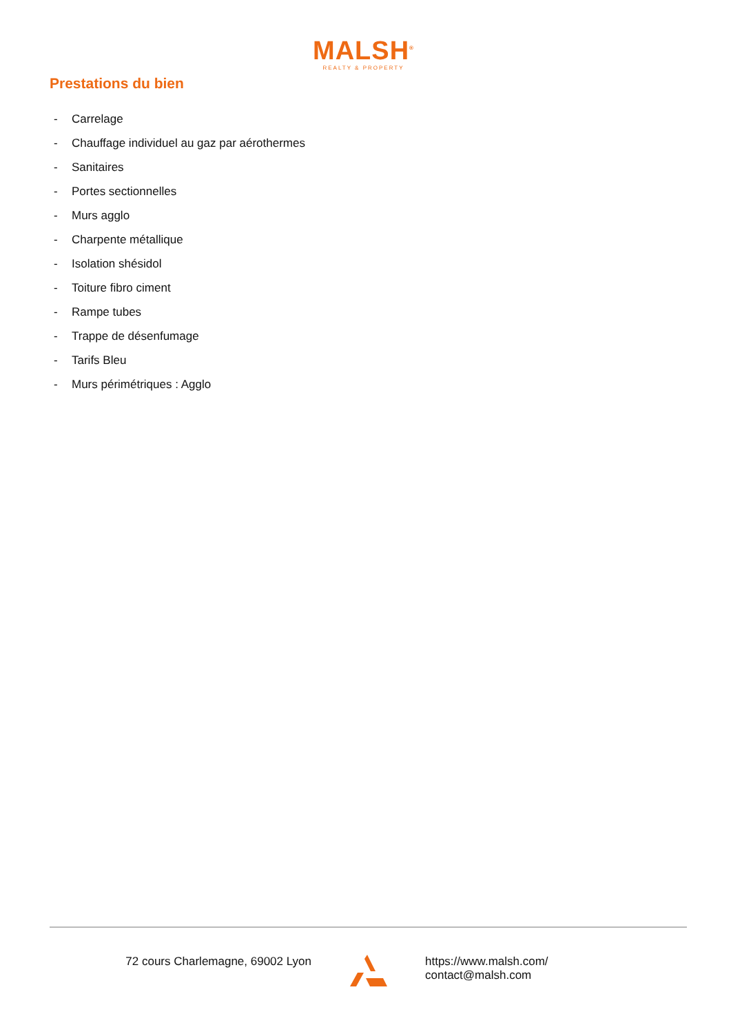MALSH<sup>®</sup>
REALTY & PROPERTY
Prestations du bien
- Carrelage
- Chauffage individuel au gaz par aérothermes
- Sanitaires
- Portes sectionnelles
- Murs agglo
- Charpente métallique
- Isolation shésidol
- Toiture fibro ciment
- Rampe tubes
- Trappe de désenfumage
- Tarifs Bleu
- Murs périmétriques : Agglo
72 cours Charlemagne, 69002 Lyon https://www.malsh.com/
contact@malsh.com